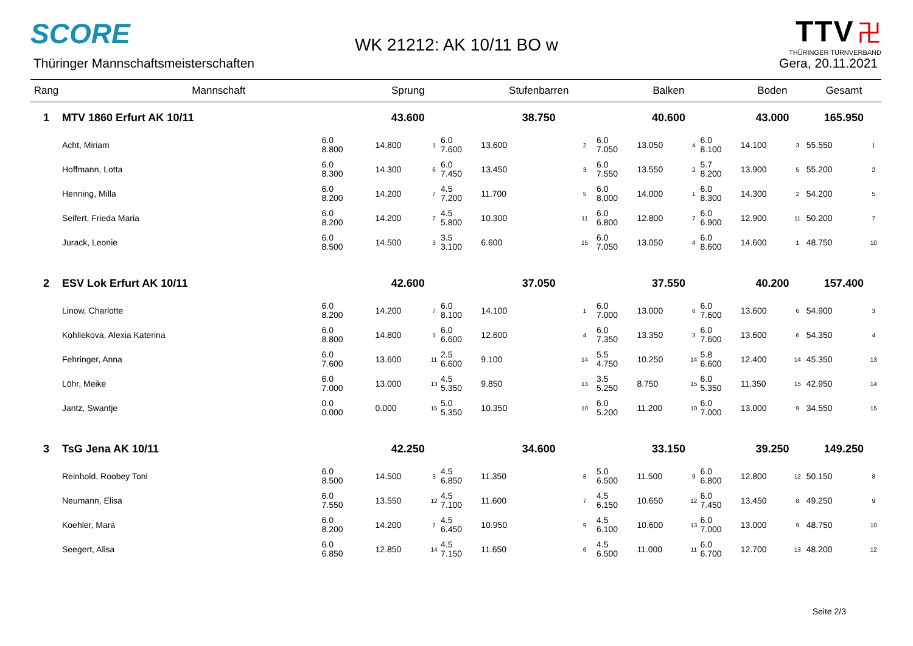SCORE
WK 21212: AK 10/11 BO w
TTV 卍
THÜRINGER TURNVERBAND
Thüringer Mannschaftsmeisterschaften
Gera, 20.11.2021
| Rang | Mannschaft | | Sprung | | | Stufenbarren | | | Balken | | | Boden | | | Gesamt | |
| --- | --- | --- | --- | --- | --- | --- | --- | --- | --- | --- | --- | --- | --- | --- | --- | --- |
| 1 | MTV 1860 Erfurt AK 10/11 | | 43.600 | | | 38.750 | | | 40.600 | | | 43.000 | | | 165.950 | |
| | Acht, Miriam | 6.0 8.800 | 14.800 | 1 | 6.0 7.600 | 13.600 | 2 | 6.0 7.050 | 13.050 | 4 | 6.0 8.100 | 14.100 | 3 | | 55.550 | 1 |
| | Hoffmann, Lotta | 6.0 8.300 | 14.300 | 6 | 6.0 7.450 | 13.450 | 3 | 6.0 7.550 | 13.550 | 2 | 5.7 8.200 | 13.900 | 5 | | 55.200 | 2 |
| | Henning, Milla | 6.0 8.200 | 14.200 | 7 | 4.5 7.200 | 11.700 | 5 | 6.0 8.000 | 14.000 | 1 | 6.0 8.300 | 14.300 | 2 | | 54.200 | 5 |
| | Seifert, Frieda Maria | 6.0 8.200 | 14.200 | 7 | 4.5 5.800 | 10.300 | 11 | 6.0 6.800 | 12.800 | 7 | 6.0 6.900 | 12.900 | 11 | | 50.200 | 7 |
| | Jurack, Leonie | 6.0 8.500 | 14.500 | 3 | 3.5 3.100 | 6.600 | 15 | 6.0 7.050 | 13.050 | 4 | 6.0 8.600 | 14.600 | 1 | | 48.750 | 10 |
| 2 | ESV Lok Erfurt AK 10/11 | | 42.600 | | | 37.050 | | | 37.550 | | | 40.200 | | | 157.400 | |
| | Linow, Charlotte | 6.0 8.200 | 14.200 | 7 | 6.0 8.100 | 14.100 | 1 | 6.0 7.000 | 13.000 | 6 | 6.0 7.600 | 13.600 | 6 | | 54.900 | 3 |
| | Kohliekova, Alexia Katerina | 6.0 8.800 | 14.800 | 1 | 6.0 6.600 | 12.600 | 4 | 6.0 7.350 | 13.350 | 3 | 6.0 7.600 | 13.600 | 6 | | 54.350 | 4 |
| | Fehringer, Anna | 6.0 7.600 | 13.600 | 11 | 2.5 6.600 | 9.100 | 14 | 5.5 4.750 | 10.250 | 14 | 5.8 6.600 | 12.400 | 14 | | 45.350 | 13 |
| | Löhr, Meike | 6.0 7.000 | 13.000 | 13 | 4.5 5.350 | 9.850 | 13 | 3.5 5.250 | 8.750 | 15 | 6.0 5.350 | 11.350 | 15 | | 42.950 | 14 |
| | Jantz, Swantje | 0.0 0.000 | 0.000 | 15 | 5.0 5.350 | 10.350 | 10 | 6.0 5.200 | 11.200 | 10 | 6.0 7.000 | 13.000 | 9 | | 34.550 | 15 |
| 3 | TsG Jena AK 10/11 | | 42.250 | | | 34.600 | | | 33.150 | | | 39.250 | | | 149.250 | |
| | Reinhold, Roobey Toni | 6.0 8.500 | 14.500 | 3 | 4.5 6.850 | 11.350 | 8 | 5.0 6.500 | 11.500 | 9 | 6.0 6.800 | 12.800 | 12 | | 50.150 | 8 |
| | Neumann, Elisa | 6.0 7.550 | 13.550 | 12 | 4.5 7.100 | 11.600 | 7 | 4.5 6.150 | 10.650 | 12 | 6.0 7.450 | 13.450 | 8 | | 49.250 | 9 |
| | Koehler, Mara | 6.0 8.200 | 14.200 | 7 | 4.5 6.450 | 10.950 | 9 | 4.5 6.100 | 10.600 | 13 | 6.0 7.000 | 13.000 | 9 | | 48.750 | 10 |
| | Seegert, Alisa | 6.0 6.850 | 12.850 | 14 | 4.5 7.150 | 11.650 | 6 | 4.5 6.500 | 11.000 | 11 | 6.0 6.700 | 12.700 | 13 | | 48.200 | 12 |
Seite 2/3